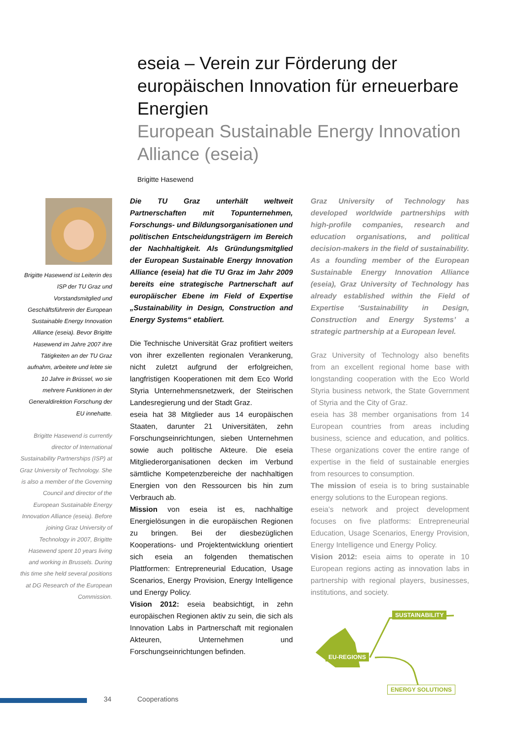eseia – Verein zur Förderung der europäischen Innovation für erneuerbare Energien
European Sustainable Energy Innovation Alliance (eseia)
Brigitte Hasewend
Brigitte Hasewend ist Leiterin des ISP der TU Graz und Vorstandsmitglied und Geschäftsführerin der European Sustainable Energy Innovation Alliance (eseia). Bevor Brigitte Hasewend im Jahre 2007 ihre Tätigkeiten an der TU Graz aufnahm, arbeitete und lebte sie 10 Jahre in Brüssel, wo sie mehrere Funktionen in der Generaldirektion Forschung der EU innehatte.
Brigitte Hasewend is currently director of International Sustainability Partnerships (ISP) at Graz University of Technology. She is also a member of the Governing Council and director of the European Sustainable Energy Innovation Alliance (eseia). Before joining Graz University of Technology in 2007, Brigitte Hasewend spent 10 years living and working in Brussels. During this time she held several positions at DG Research of the European Commission.
Die TU Graz unterhält weltweit Partnerschaften mit Topunternehmen, Forschungs- und Bildungsorganisationen und politischen Entscheidungsträgern im Bereich der Nachhaltigkeit. Als Gründungsmitglied der European Sustainable Energy Innovation Alliance (eseia) hat die TU Graz im Jahr 2009 bereits eine strategische Partnerschaft auf europäischer Ebene im Field of Expertise „Sustainability in Design, Construction and Energy Systems“ etabliert.
Die Technische Universität Graz profitiert weiters von ihrer exzellenten regionalen Verankerung, nicht zuletzt aufgrund der erfolgreichen, langfristigen Kooperationen mit dem Eco World Styria Unternehmensnetzwerk, der Steirischen Landesregierung und der Stadt Graz.
eseia hat 38 Mitglieder aus 14 europäischen Staaten, darunter 21 Universitäten, zehn Forschungseinrichtungen, sieben Unternehmen sowie auch politische Akteure. Die eseia Mitgliederorganisationen decken im Verbund sämtliche Kompetenzbereiche der nachhaltigen Energien von den Ressourcen bis hin zum Verbrauch ab.
Mission von eseia ist es, nachhaltige Energielösungen in die europäischen Regionen zu bringen. Bei der diesbezüglichen Kooperations- und Projektentwicklung orientiert sich eseia an folgenden thematischen Plattformen: Entrepreneurial Education, Usage Scenarios, Energy Provision, Energy Intelligence und Energy Policy.
Vision 2012: eseia beabsichtigt, in zehn europäischen Regionen aktiv zu sein, die sich als Innovation Labs in Partnerschaft mit regionalen Akteuren, Unternehmen und Forschungseinrichtungen befinden.
Graz University of Technology has developed worldwide partnerships with high-profile companies, research and education organisations, and political decision-makers in the field of sustainability. As a founding member of the European Sustainable Energy Innovation Alliance (eseia), Graz University of Technology has already established within the Field of Expertise ‘Sustainability in Design, Construction and Energy Systems’ a strategic partnership at a European level.
Graz University of Technology also benefits from an excellent regional home base with longstanding cooperation with the Eco World Styria business network, the State Government of Styria and the City of Graz.
eseia has 38 member organisations from 14 European countries from areas including business, science and education, and politics. These organizations cover the entire range of expertise in the field of sustainable energies from resources to consumption.
The mission of eseia is to bring sustainable energy solutions to the European regions.
eseia’s network and project development focuses on five platforms: Entrepreneurial Education, Usage Scenarios, Energy Provision, Energy Intelligence und Energy Policy.
Vision 2012: eseia aims to operate in 10 European regions acting as innovation labs in partnership with regional players, businesses, institutions, and society.
SUSTAINABILITY
EU-REGIONS
ENERGY SOLUTIONS
34 Cooperations